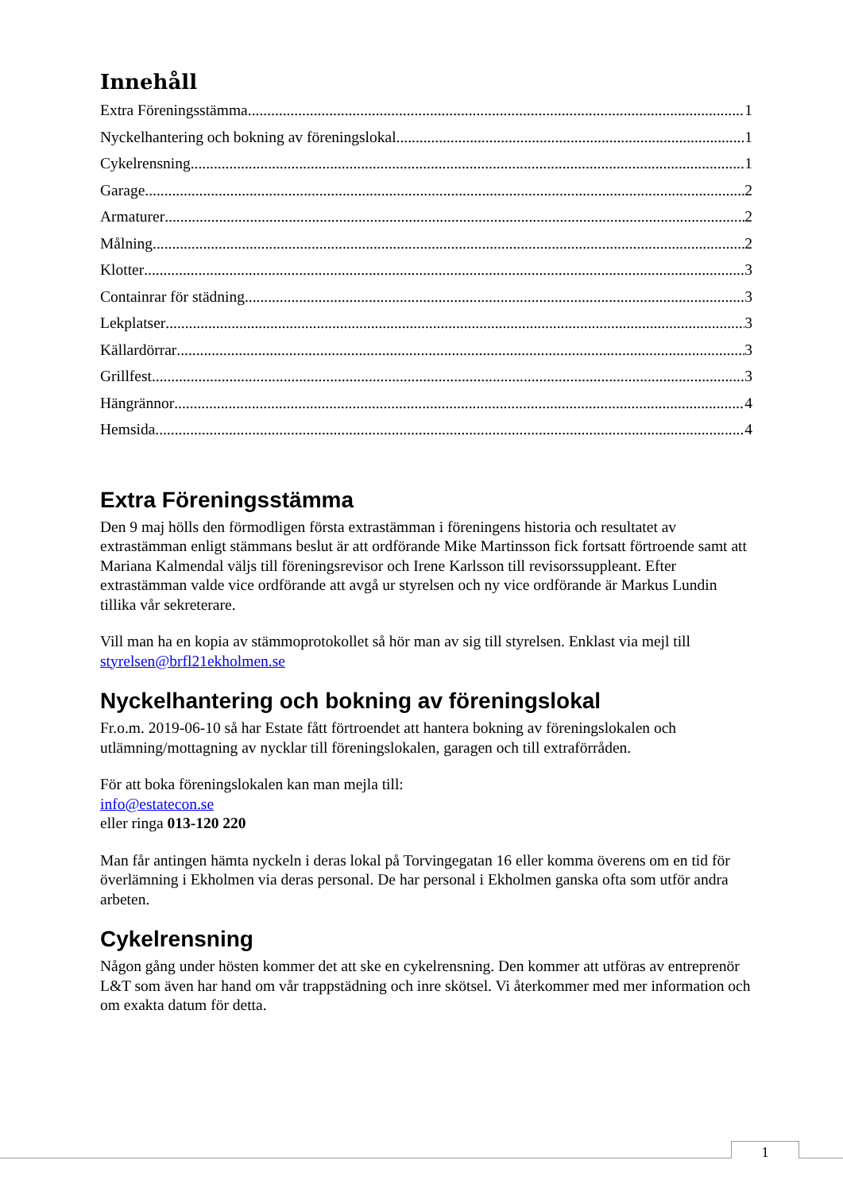Innehåll
Extra Föreningsstämma 1
Nyckelhantering och bokning av föreningslokal 1
Cykelrensning 1
Garage 2
Armaturer 2
Målning 2
Klotter 3
Containrar för städning 3
Lekplatser 3
Källardörrar 3
Grillfest 3
Hängrännor 4
Hemsida 4
Extra Föreningsstämma
Den 9 maj hölls den förmodligen första extrastämman i föreningens historia och resultatet av extrastämman enligt stämmans beslut är att ordförande Mike Martinsson fick fortsatt förtroende samt att Mariana Kalmendal väljs till föreningsrevisor och Irene Karlsson till revisorssuppleant. Efter extrastämman valde vice ordförande att avgå ur styrelsen och ny vice ordförande är Markus Lundin tillika vår sekreterare.
Vill man ha en kopia av stämmoprotokollet så hör man av sig till styrelsen. Enklast via mejl till styrelsen@brfl21ekholmen.se
Nyckelhantering och bokning av föreningslokal
Fr.o.m. 2019-06-10 så har Estate fått förtroendet att hantera bokning av föreningslokalen och utlämning/mottagning av nycklar till föreningslokalen, garagen och till extraförråden.
För att boka föreningslokalen kan man mejla till:
info@estatecon.se
eller ringa 013-120 220
Man får antingen hämta nyckeln i deras lokal på Torvingegatan 16 eller komma överens om en tid för överlämning i Ekholmen via deras personal. De har personal i Ekholmen ganska ofta som utför andra arbeten.
Cykelrensning
Någon gång under hösten kommer det att ske en cykelrensning. Den kommer att utföras av entreprenör L&T som även har hand om vår trappstädning och inre skötsel. Vi återkommer med mer information och om exakta datum för detta.
1